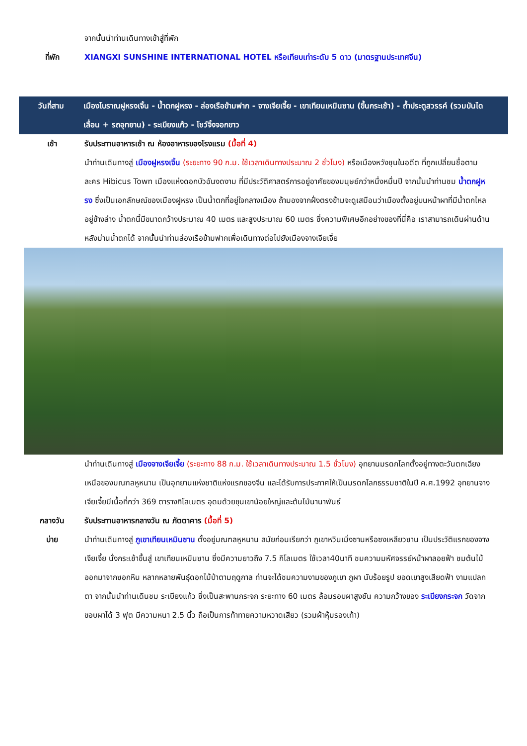จากนั้นนำท่านเดินทางเข้าสู่ที่พัก
ที่พัก XIANGXI SUNSHINE INTERNATIONAL HOTEL หรือเทียบเท่าระดับ 5 ดาว (มาตรฐานประเทศจีน)
วันที่สาม เมืองโบราณฝูหรงเจิ้น - น้ำตกฝูหรง - ล่องเรือข้ามฟาก - จางเจียเจี้ย - เขาเทียนเหมินซาน (ขึ้นกระเช้า) - ถ้ำประตูสวรรค์ (รวมบันไดเลื่อน + รถอุทยาน) - ระเบียงแก้ว - โชว์จิ้งจอกขาว
เช้า รับประทานอาหารเช้า ณ ห้องอาหารของโรงแรม (มื้อที่ 4)
นำท่านเดินทางสู่ เมืองฝูหรงเจิ้น (ระยะทาง 90 ก.ม. ใช้เวลาเดินทางประมาณ 2 ชั่วโมง) หรือเมืองหวังชุนในอดีต ที่ถูกเปลี่ยนชื่อตามละคร Hibicus Town เมืองแห่งดอกบัวอันงดงาม ที่มีประวัติศาสตร์การอยู่อาศัยของมนุษย์กว่าหนึ่งหมื่นปี จากนั้นนำท่านชม น้ำตกฝูหรง ซึ่งเป็นเอกลักษณ์ของเมืองฝูหรง เป็นน้ำตกที่อยู่ใจกลางเมือง ถ้ามองจากฝั่งตรงข้ามจะดูเสมือนว่าเมืองตั้งอยู่บนหน้าผาที่มีน้ำตกไหลอยู่ข้างล่าง น้ำตกนี้มีขนาดกว้างประมาณ 40 เมตร และสูงประมาณ 60 เมตร ซึ่งความพิเศษอีกอย่างของที่นี่คือ เราสามารถเดินผ่านด้านหลังม่านน้ำตกได้ จากนั้นนำท่านล่องเรือข้ามฟากเพื่อเดินทางต่อไปยังเมืองจางเจียเจี้ย
นำท่านเดินทางสู่ เมืองจางเจียเจี้ย (ระยะทาง 88 ก.ม. ใช้เวลาเดินทางประมาณ 1.5 ชั่วโมง) อุทยานมรดกโลกตั้งอยู่ทางตะวันตกเฉียงเหนือของมณฑลหูหนาน เป็นอุทยานแห่งชาติแห่งแรกของจีน และได้รับการประกาศให้เป็นมรดกโลกธรรมชาติในปี ค.ศ.1992 อุทยานจางเจียเจี้ยมีเนื้อที่กว่า 369 ตารางกิโลเมตร อุดมด้วยขุนเขาน้อยใหญ่และต้นไม้นานาพันธ์
กลางวัน รับประทานอาหารกลางวัน ณ ภัตตาคาร (มื้อที่ 5)
บ่าย นำท่านเดินทางสู่ ภูเขาเทียนเหมินซาน ตั้งอยู่มณฑลหูหนาน สมัยก่อนเรียกว่า ภูเขาหวินเมิ่งซานหรือซงเหลียวซาน เป็นประวัติแรกของจางเจียเจี้ย นั่งกระเช้าขึ้นสู่ เขาเทียนเหมินซาน ซึ่งมีความยาวถึง 7.5 กิโลเมตร ใช้เวลา40นาที ชมความมหัศจรรย์หน้าผาลอยฟ้า ชมต้นไม้ออกมาจากซอกหิน หลากหลายพันธุ์ดอกไม้ป่าตามฤดูกาล ท่านจะได้ชมความงามของภูเขา ภูผา นับร้อยรูป ยอดเขาสูงเสียดฟ้า งามแปลกตา จากนั้นนำท่านเดินชม ระเบียงแก้ว ซึ่งเป็นสะพานกระจก ระยะทาง 60 เมตร ล้อมรอบผาสูงชัน ความกว้างของ ระเบียงกระจก วัดจากขอบผาได้ 3 ฟุต มีความหนา 2.5 นิ้ว ถือเป็นการท้าทายความหวาดเสียว (รวมผ้าหุ้มรองเท้า)